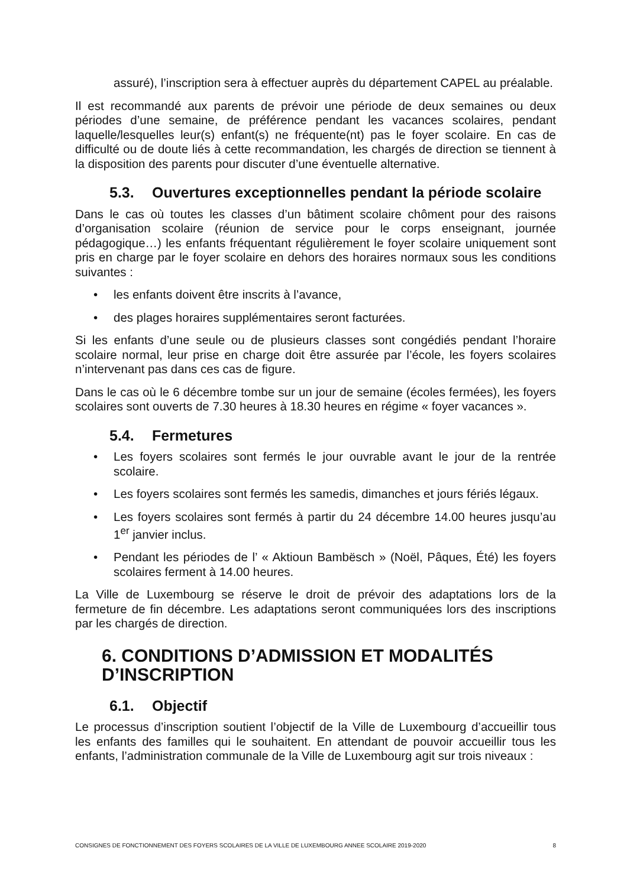assuré), l’inscription sera à effectuer auprès du département CAPEL au préalable.
Il est recommandé aux parents de prévoir une période de deux semaines ou deux périodes d’une semaine, de préférence pendant les vacances scolaires, pendant laquelle/lesquelles leur(s) enfant(s) ne fréquente(nt) pas le foyer scolaire. En cas de difficulté ou de doute liés à cette recommandation, les chargés de direction se tiennent à la disposition des parents pour discuter d’une éventuelle alternative.
5.3. Ouvertures exceptionnelles pendant la période scolaire
Dans le cas où toutes les classes d’un bâtiment scolaire chôment pour des raisons d’organisation scolaire (réunion de service pour le corps enseignant, journée pédagogique…) les enfants fréquentant régulièrement le foyer scolaire uniquement sont pris en charge par le foyer scolaire en dehors des horaires normaux sous les conditions suivantes :
• les enfants doivent être inscrits à l’avance,
• des plages horaires supplémentaires seront facturées.
Si les enfants d’une seule ou de plusieurs classes sont congédiés pendant l’horaire scolaire normal, leur prise en charge doit être assurée par l’école, les foyers scolaires n’intervenant pas dans ces cas de figure.
Dans le cas où le 6 décembre tombe sur un jour de semaine (écoles fermées), les foyers scolaires sont ouverts de 7.30 heures à 18.30 heures en régime « foyer vacances ».
5.4. Fermetures
• Les foyers scolaires sont fermés le jour ouvrable avant le jour de la rentrée scolaire.
• Les foyers scolaires sont fermés les samedis, dimanches et jours fériés légaux.
• Les foyers scolaires sont fermés à partir du 24 décembre 14.00 heures jusqu’au 1<sup>er</sup> janvier inclus.
• Pendant les périodes de l’ « Aktioun Bambësch » (Noël, Pâques, Été) les foyers scolaires ferment à 14.00 heures.
La Ville de Luxembourg se réserve le droit de prévoir des adaptations lors de la fermeture de fin décembre. Les adaptations seront communiquées lors des inscriptions par les chargés de direction.
6. CONDITIONS D’ADMISSION ET MODALITÉS D’INSCRIPTION
6.1. Objectif
Le processus d’inscription soutient l’objectif de la Ville de Luxembourg d’accueillir tous les enfants des familles qui le souhaitent. En attendant de pouvoir accueillir tous les enfants, l’administration communale de la Ville de Luxembourg agit sur trois niveaux :
CONSIGNES DE FONCTIONNEMENT DES FOYERS SCOLAIRES DE LA VILLE DE LUXEMBOURG ANNEE SCOLAIRE 2019-2020 8